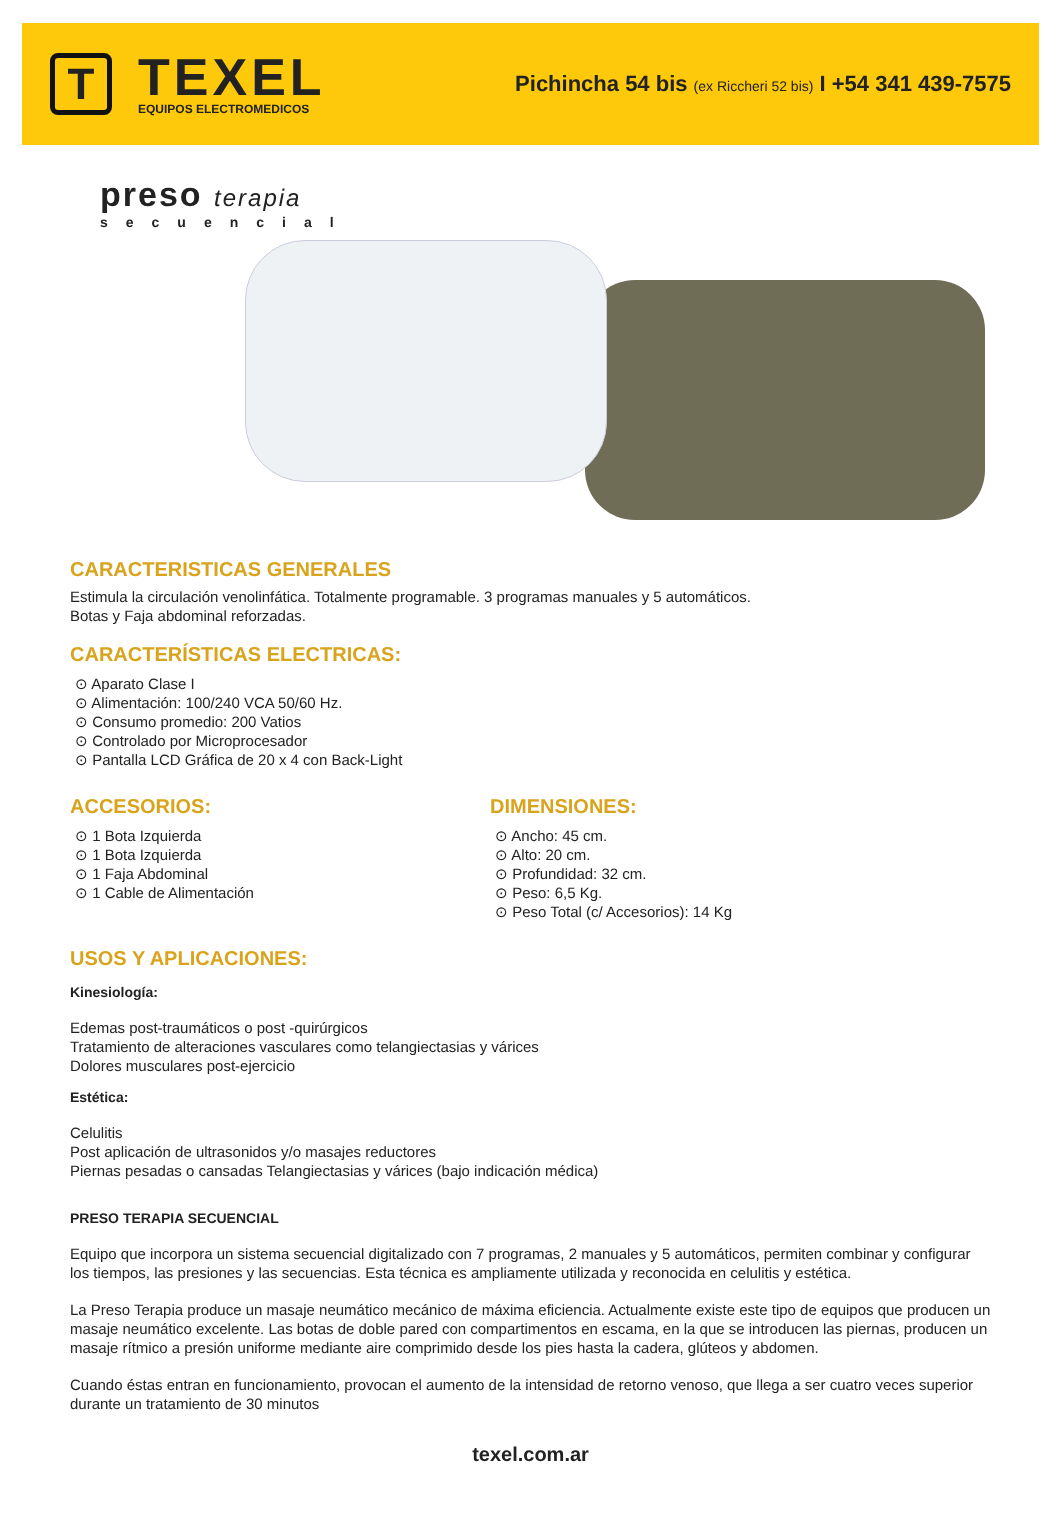T
TEXEL
EQUIPOS ELECTROMEDICOS
Pichincha 54 bis (ex Riccheri 52 bis) I +54 341 439-7575
preso terapia
secuencial
CARACTERISTICAS GENERALES
Estimula la circulación venolinfática. Totalmente programable. 3 programas manuales y 5 automáticos.
Botas y Faja abdominal reforzadas.
CARACTERÍSTICAS ELECTRICAS:
⊙ Aparato Clase I
⊙ Alimentación: 100/240 VCA 50/60 Hz.
⊙ Consumo promedio: 200 Vatios
⊙ Controlado por Microprocesador
⊙ Pantalla LCD Gráfica de 20 x 4 con Back-Light
ACCESORIOS:
⊙ 1 Bota Izquierda
⊙ 1 Bota Izquierda
⊙ 1 Faja Abdominal
⊙ 1 Cable de Alimentación
DIMENSIONES:
⊙ Ancho: 45 cm.
⊙ Alto: 20 cm.
⊙ Profundidad: 32 cm.
⊙ Peso: 6,5 Kg.
⊙ Peso Total (c/ Accesorios): 14 Kg
USOS Y APLICACIONES:
Kinesiología:
Edemas post-traumáticos o post -quirúrgicos
Tratamiento de alteraciones vasculares como telangiectasias y várices
Dolores musculares post-ejercicio
Estética:
Celulitis
Post aplicación de ultrasonidos y/o masajes reductores
Piernas pesadas o cansadas Telangiectasias y várices (bajo indicación médica)
PRESO TERAPIA SECUENCIAL
Equipo que incorpora un sistema secuencial digitalizado con 7 programas, 2 manuales y 5 automáticos, permiten combinar y configurar los tiempos, las presiones y las secuencias. Esta técnica es ampliamente utilizada y reconocida en celulitis y estética.
La Preso Terapia produce un masaje neumático mecánico de máxima eficiencia. Actualmente existe este tipo de equipos que producen un masaje neumático excelente. Las botas de doble pared con compartimentos en escama, en la que se introducen las piernas, producen un masaje rítmico a presión uniforme mediante aire comprimido desde los pies hasta la cadera, glúteos y abdomen.
Cuando éstas entran en funcionamiento, provocan el aumento de la intensidad de retorno venoso, que llega a ser cuatro veces superior durante un tratamiento de 30 minutos
texel.com.ar